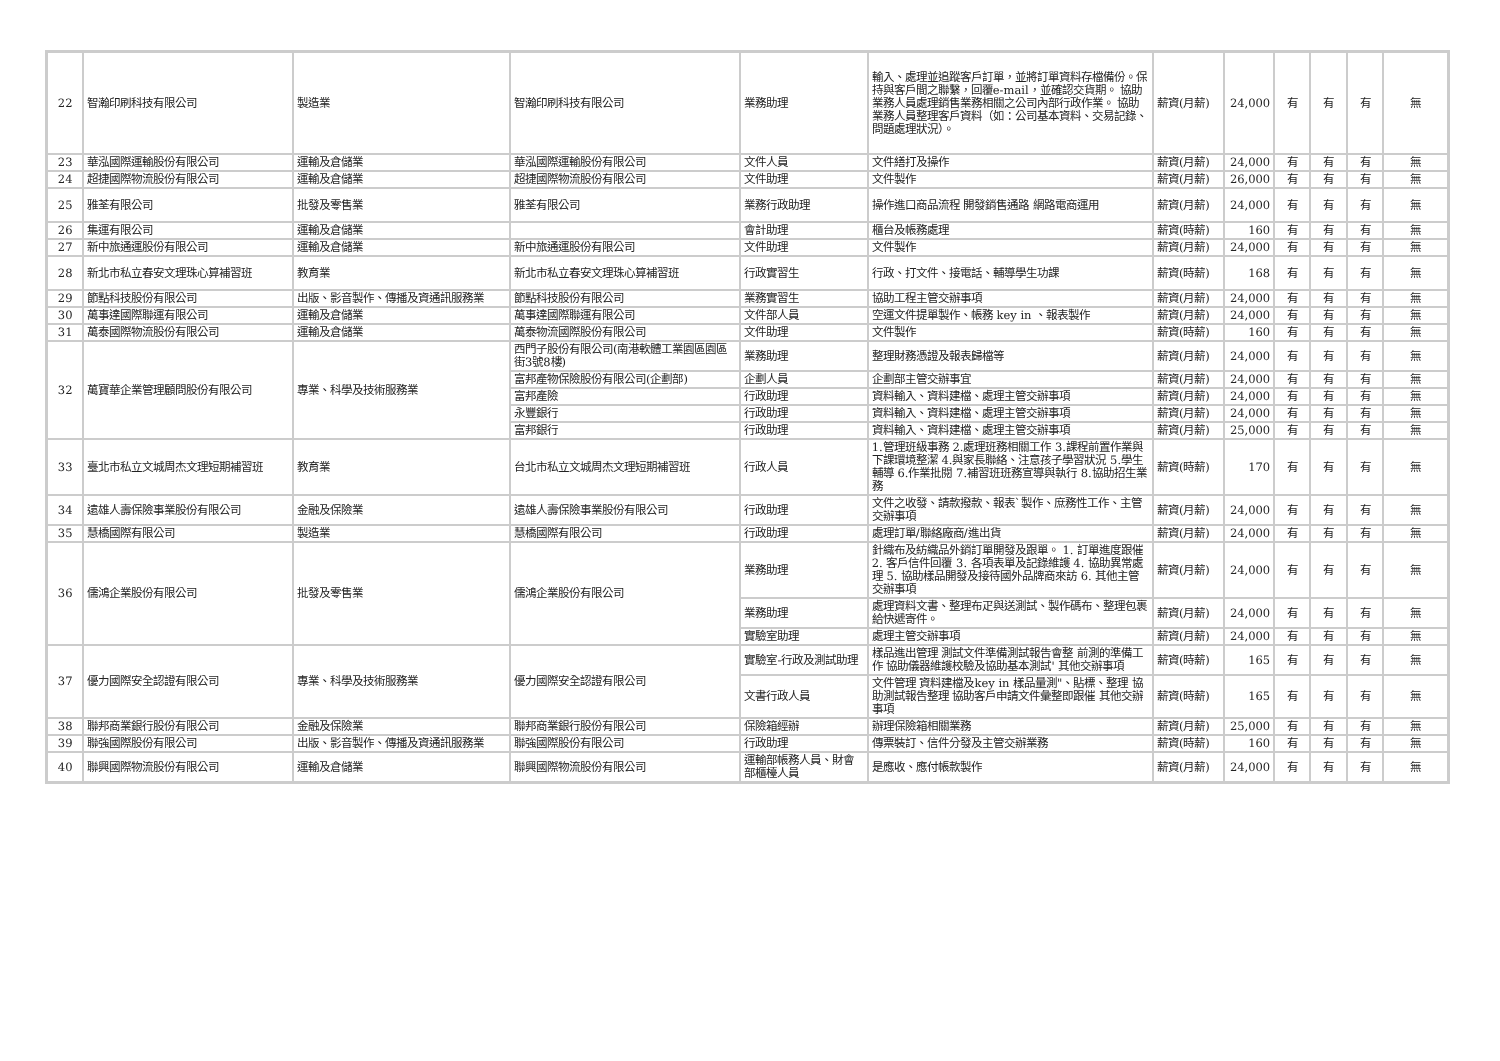| 22 | 智瀚印刷科技有限公司 | 製造業 | 智瀚印刷科技有限公司 | 業務助理 | 輸入、處理並追蹤客戶訂單，並將訂單資料存檔備份。保持與客戶間之聯繫，回覆e-mail，並確認交貨期。 協助業務人員處理銷售業務相關之公司內部行政作業。 協助業務人員整理客戶資料（如：公司基本資料、交易記錄、問題處理狀況）。 | 薪資(月薪) | 24,000 | 有 | 有 | 有 | 無 |
| 23 | 華泓國際運輸股份有限公司 | 運輸及倉儲業 | 華泓國際運輸股份有限公司 | 文件人員 | 文件繕打及操作 | 薪資(月薪) | 24,000 | 有 | 有 | 有 | 無 |
| 24 | 超捷國際物流股份有限公司 | 運輸及倉儲業 | 超捷國際物流股份有限公司 | 文件助理 | 文件製作 | 薪資(月薪) | 26,000 | 有 | 有 | 有 | 無 |
| 25 | 雅荃有限公司 | 批發及零售業 | 雅荃有限公司 | 業務行政助理 | 操作進口商品流程 開發銷售通路 網路電商運用 | 薪資(月薪) | 24,000 | 有 | 有 | 有 | 無 |
| 26 | 集運有限公司 | 運輸及倉儲業 | | 會計助理 | 櫃台及帳務處理 | 薪資(時薪) | 160 | 有 | 有 | 有 | 無 |
| 27 | 新中旅通運股份有限公司 | 運輸及倉儲業 | 新中旅通運股份有限公司 | 文件助理 | 文件製作 | 薪資(月薪) | 24,000 | 有 | 有 | 有 | 無 |
| 28 | 新北市私立春安文理珠心算補習班 | 教育業 | 新北市私立春安文理珠心算補習班 | 行政實習生 | 行政、打文件、接電話、輔導學生功課 | 薪資(時薪) | 168 | 有 | 有 | 有 | 無 |
| 29 | 節點科技股份有限公司 | 出版、影音製作、傳播及資通訊服務業 | 節點科技股份有限公司 | 業務實習生 | 協助工程主管交辦事項 | 薪資(月薪) | 24,000 | 有 | 有 | 有 | 無 |
| 30 | 萬事達國際聯運有限公司 | 運輸及倉儲業 | 萬事達國際聯運有限公司 | 文件部人員 | 空運文件提單製作、帳務 key in 、報表製作 | 薪資(月薪) | 24,000 | 有 | 有 | 有 | 無 |
| 31 | 萬泰國際物流股份有限公司 | 運輸及倉儲業 | 萬泰物流國際股份有限公司 | 文件助理 | 文件製作 | 薪資(時薪) | 160 | 有 | 有 | 有 | 無 |
| 32 | 萬寶華企業管理顧問股份有限公司 | 專業、科學及技術服務業 | 西門子股份有限公司(南港軟體工業園區園區街3號8樓) | 業務助理 | 整理財務憑證及報表歸檔等 | 薪資(月薪) | 24,000 | 有 | 有 | 有 | 無 |
| | | | 富邦產物保險股份有限公司(企劃部) | 企劃人員 | 企劃部主管交辦事宜 | 薪資(月薪) | 24,000 | 有 | 有 | 有 | 無 |
| | | | 富邦產險 | 行政助理 | 資料輸入、資料建檔、處理主管交辦事項 | 薪資(月薪) | 24,000 | 有 | 有 | 有 | 無 |
| | | | 永豐銀行 | 行政助理 | 資料輸入、資料建檔、處理主管交辦事項 | 薪資(月薪) | 24,000 | 有 | 有 | 有 | 無 |
| | | | 富邦銀行 | 行政助理 | 資料輸入、資料建檔、處理主管交辦事項 | 薪資(月薪) | 25,000 | 有 | 有 | 有 | 無 |
| 33 | 臺北市私立文城周杰文理短期補習班 | 教育業 | 台北市私立文城周杰文理短期補習班 | 行政人員 | 1.管理班級事務 2.處理班務相關工作 3.課程前置作業與下課環境整潔 4.與家長聯絡、注意孩子學習狀況 5.學生輔導 6.作業批閱 7.補習班班務宣導與執行 8.協助招生業務 | 薪資(時薪) | 170 | 有 | 有 | 有 | 無 |
| 34 | 遠雄人壽保險事業股份有限公司 | 金融及保險業 | 遠雄人壽保險事業股份有限公司 | 行政助理 | 文件之收發、請款撥款、報表`製作、庶務性工作、主管交辦事項 | 薪資(月薪) | 24,000 | 有 | 有 | 有 | 無 |
| 35 | 慧橋國際有限公司 | 製造業 | 慧橋國際有限公司 | 行政助理 | 處理訂單/聯絡廠商/進出貨 | 薪資(月薪) | 24,000 | 有 | 有 | 有 | 無 |
| 36 | 儒鴻企業股份有限公司 | 批發及零售業 | 儒鴻企業股份有限公司 | 業務助理 | 針織布及紡織品外銷訂單開發及跟單。 1. 訂單進度跟催 2. 客戶信件回覆 3. 各項表單及記錄維護 4. 協助異常處理 5. 協助樣品開發及接待國外品牌商來訪 6. 其他主管交辦事項 | 薪資(月薪) | 24,000 | 有 | 有 | 有 | 無 |
| | | | | 業務助理 | 處理資料文書、整理布疋與送測試、製作碼布、整理包裹給快遞寄件。 | 薪資(月薪) | 24,000 | 有 | 有 | 有 | 無 |
| | | | | 實驗室助理 | 處理主管交辦事項 | 薪資(月薪) | 24,000 | 有 | 有 | 有 | 無 |
| 37 | 優力國際安全認證有限公司 | 專業、科學及技術服務業 | 優力國際安全認證有限公司 | 實驗室-行政及測試助理 | 樣品進出管理 測試文件準備測試報告會整 前測的準備工作 協助儀器維護校驗及協助基本測試' 其他交辦事項 | 薪資(時薪) | 165 | 有 | 有 | 有 | 無 |
| | | | | 文書行政人員 | 文件管理 資料建檔及key in 樣品量測"、貼標、整理 協助測試報告整理 協助客戶申請文件彙整即跟催 其他交辦事項 | 薪資(時薪) | 165 | 有 | 有 | 有 | 無 |
| 38 | 聯邦商業銀行股份有限公司 | 金融及保險業 | 聯邦商業銀行股份有限公司 | 保險箱經辦 | 辦理保險箱相關業務 | 薪資(月薪) | 25,000 | 有 | 有 | 有 | 無 |
| 39 | 聯強國際股份有限公司 | 出版、影音製作、傳播及資通訊服務業 | 聯強國際股份有限公司 | 行政助理 | 傳票裝訂、信件分發及主管交辦業務 | 薪資(時薪) | 160 | 有 | 有 | 有 | 無 |
| 40 | 聯興國際物流股份有限公司 | 運輸及倉儲業 | 聯興國際物流股份有限公司 | 運輸部帳務人員、財會部櫃檯人員 | 是應收、應付帳款製作 | 薪資(月薪) | 24,000 | 有 | 有 | 有 | 無 |